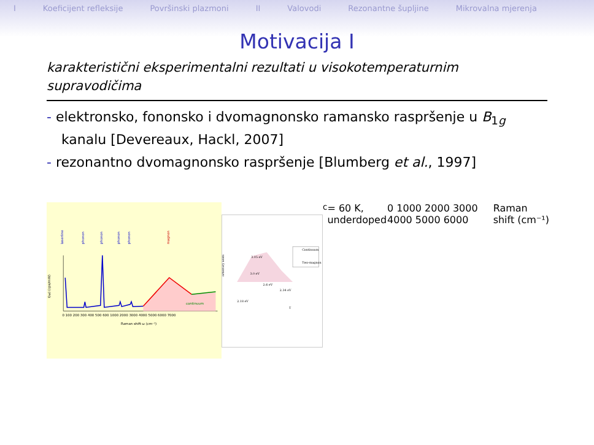I Koeficijent refleksije Površinski plazmoni II Valovodi Rezonantne šupljine Mikrovalna mjerenja
Motivacija I
karakteristični eksperimentalni rezultati u visokotemperaturnim supravodičima
- elektronsko, fononsko i dvomagnonsko ramansko raspršenje u B<sub>1g</sub> kanalu [Devereaux, Hackl, 2007]
- rezonantno dvomagnonsko raspršenje [Blumberg et al., 1997]
laserline
phonon
phonon
phonon
phonon
magnon
continuum
I(ω) (cps/mW)
Raman shift ω (cm⁻¹)
0 100 200 300 400 500 600 1000 2000 3000 4000 5000 6000 7000
arbitrary units
3.05 eV
3.0 eV
2.6 eV
2.34 eV
2.18 eV
Continuum
Two-magnon
Tc= 60 K, underdoped
0 1000 2000 3000 4000 5000 6000
Raman shift (cm⁻¹)